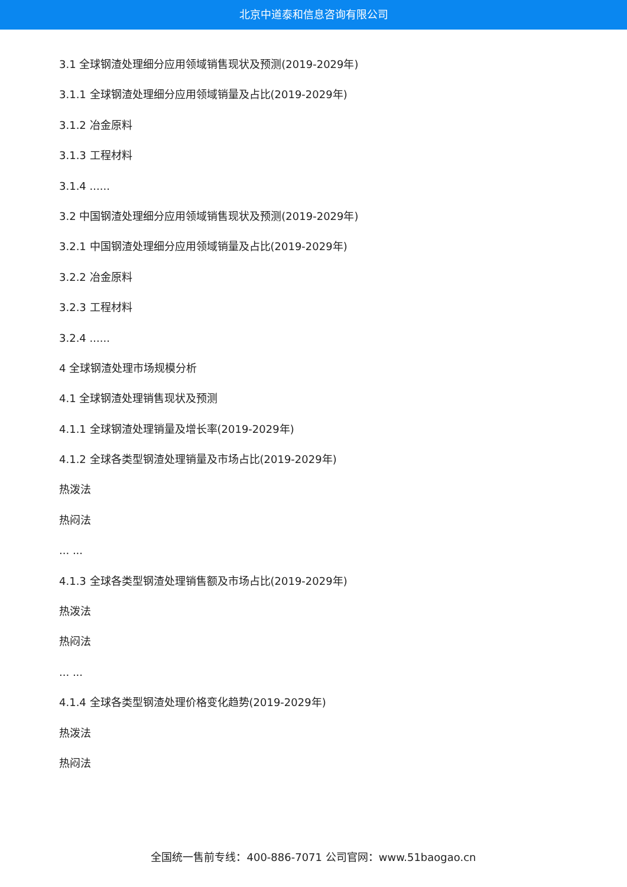北京中道泰和信息咨询有限公司
3.1 全球钢渣处理细分应用领域销售现状及预测(2019-2029年)
3.1.1 全球钢渣处理细分应用领域销量及占比(2019-2029年)
3.1.2 冶金原料
3.1.3 工程材料
3.1.4 ......
3.2 中国钢渣处理细分应用领域销售现状及预测(2019-2029年)
3.2.1 中国钢渣处理细分应用领域销量及占比(2019-2029年)
3.2.2 冶金原料
3.2.3 工程材料
3.2.4 ......
4 全球钢渣处理市场规模分析
4.1 全球钢渣处理销售现状及预测
4.1.1 全球钢渣处理销量及增长率(2019-2029年)
4.1.2 全球各类型钢渣处理销量及市场占比(2019-2029年)
热泼法
热闷法
... ...
4.1.3 全球各类型钢渣处理销售额及市场占比(2019-2029年)
热泼法
热闷法
... ...
4.1.4 全球各类型钢渣处理价格变化趋势(2019-2029年)
热泼法
热闷法
全国统一售前专线：400-886-7071 公司官网：www.51baogao.cn